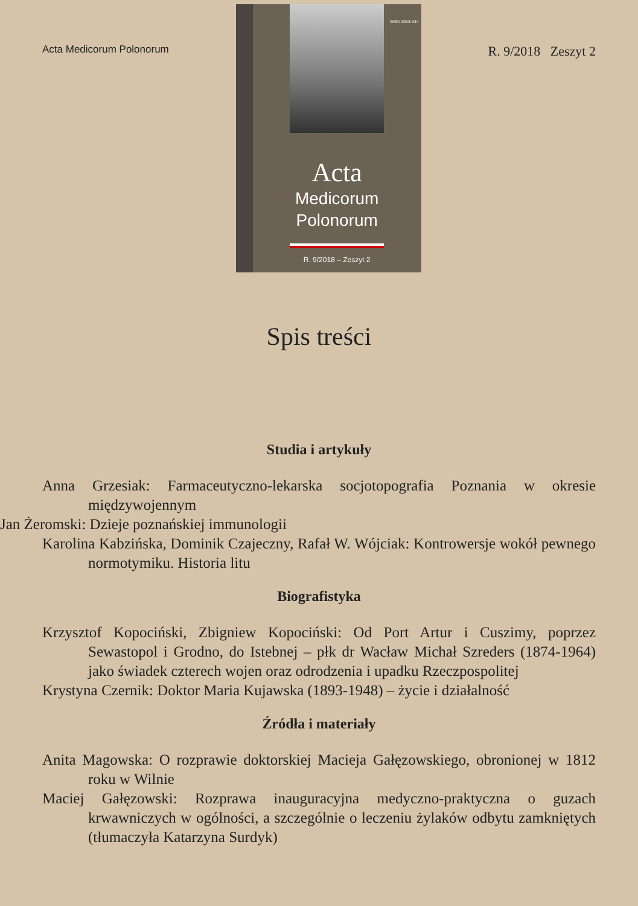Acta Medicorum Polonorum
ISSN 2083-034
Acta
Medicorum
Polonorum
R. 9/2018 – Zeszyt 2
R. 9/2018 Zeszyt 2
Spis treści
Studia i artykuły
Anna Grzesiak: Farmaceutyczno-lekarska socjotopografia Poznania w okresie międzywojennym
Jan Żeromski: Dzieje poznańskiej immunologii
Karolina Kabzińska, Dominik Czajeczny, Rafał W. Wójciak: Kontrowersje wokół pewnego normotymiku. Historia litu
Biografistyka
Krzysztof Kopociński, Zbigniew Kopociński: Od Port Artur i Cuszimy, poprzez Sewastopol i Grodno, do Istebnej – płk dr Wacław Michał Szreders (1874-1964) jako świadek czterech wojen oraz odrodzenia i upadku Rzeczpospolitej
Krystyna Czernik: Doktor Maria Kujawska (1893-1948) – życie i działalność
Źródła i materiały
Anita Magowska: O rozprawie doktorskiej Macieja Gałęzowskiego, obronionej w 1812 roku w Wilnie
Maciej Gałęzowski: Rozprawa inauguracyjna medyczno-praktyczna o guzach krwawniczych w ogólności, a szczególnie o leczeniu żylaków odbytu zamkniętych (tłumaczyła Katarzyna Surdyk)